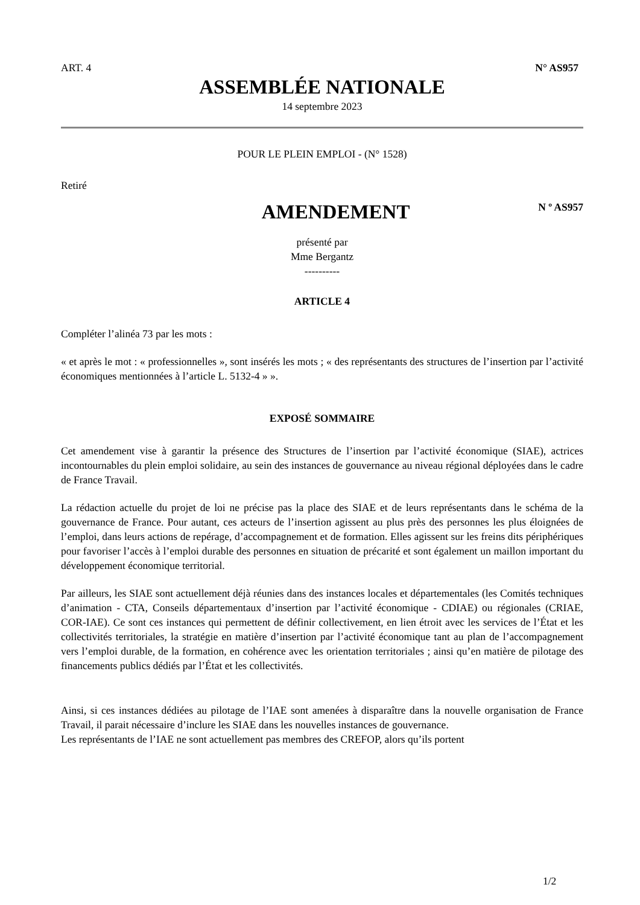ART. 4 N° AS957
ASSEMBLÉE NATIONALE
14 septembre 2023
POUR LE PLEIN EMPLOI - (N° 1528)
Retiré
AMENDEMENT
N º AS957
présenté par
Mme Bergantz
----------
ARTICLE 4
Compléter l’alinéa 73 par les mots :
« et après le mot : « professionnelles », sont insérés les mots ; « des représentants des structures de l’insertion par l’activité économiques mentionnées à l’article L. 5132-4 » ».
EXPOSÉ SOMMAIRE
Cet amendement vise à garantir la présence des Structures de l’insertion par l’activité économique (SIAE), actrices incontournables du plein emploi solidaire, au sein des instances de gouvernance au niveau régional déployées dans le cadre de France Travail.
La rédaction actuelle du projet de loi ne précise pas la place des SIAE et de leurs représentants dans le schéma de la gouvernance de France. Pour autant, ces acteurs de l’insertion agissent au plus près des personnes les plus éloignées de l’emploi, dans leurs actions de repérage, d’accompagnement et de formation. Elles agissent sur les freins dits périphériques pour favoriser l’accès à l’emploi durable des personnes en situation de précarité et sont également un maillon important du développement économique territorial.
Par ailleurs, les SIAE sont actuellement déjà réunies dans des instances locales et départementales (les Comités techniques d’animation - CTA, Conseils départementaux d’insertion par l’activité économique - CDIAE) ou régionales (CRIAE, COR-IAE). Ce sont ces instances qui permettent de définir collectivement, en lien étroit avec les services de l’État et les collectivités territoriales, la stratégie en matière d’insertion par l’activité économique tant au plan de l’accompagnement vers l’emploi durable, de la formation, en cohérence avec les orientation territoriales ; ainsi qu’en matière de pilotage des financements publics dédiés par l’État et les collectivités.
Ainsi, si ces instances dédiées au pilotage de l’IAE sont amenées à disparaître dans la nouvelle organisation de France Travail, il parait nécessaire d’inclure les SIAE dans les nouvelles instances de gouvernance.
Les représentants de l’IAE ne sont actuellement pas membres des CREFOP, alors qu’ils portent
1/2